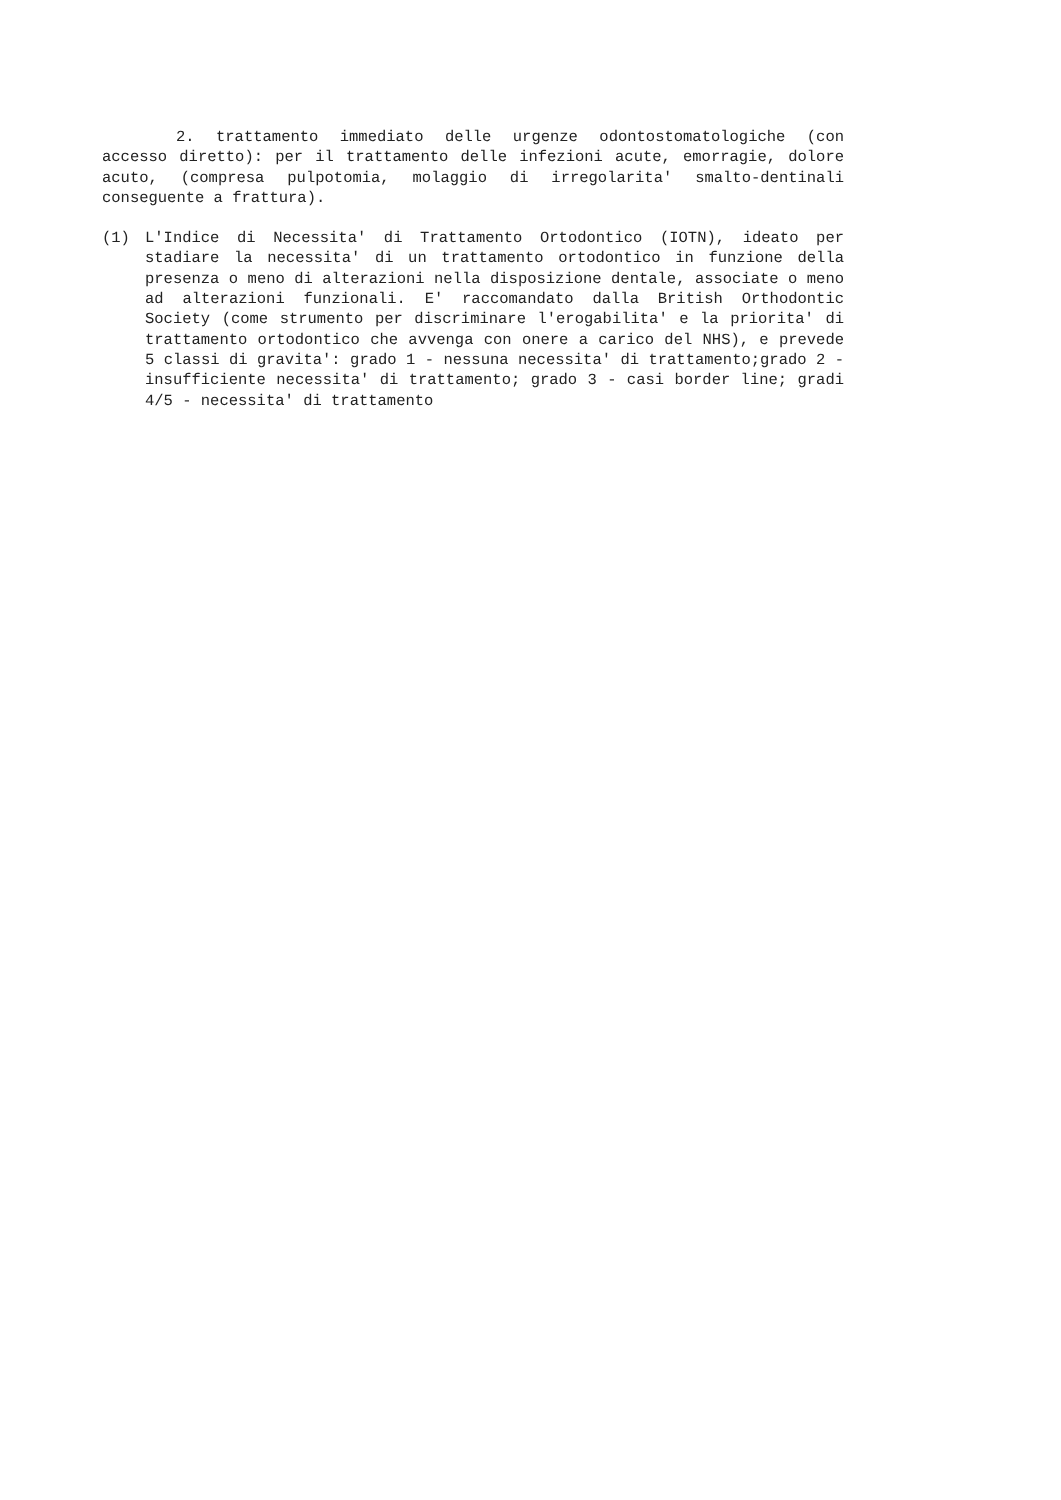2. trattamento immediato delle urgenze odontostomatologiche (con accesso diretto): per il trattamento delle infezioni acute, emorragie, dolore acuto, (compresa pulpotomia, molaggio di irregolarita' smalto-dentinali conseguente a frattura).
(1) L'Indice di Necessita' di Trattamento Ortodontico (IOTN), ideato per stadiare la necessita' di un trattamento ortodontico in funzione della presenza o meno di alterazioni nella disposizione dentale, associate o meno ad alterazioni funzionali. E' raccomandato dalla British Orthodontic Society (come strumento per discriminare l'erogabilita' e la priorita' di trattamento ortodontico che avvenga con onere a carico del NHS), e prevede 5 classi di gravita': grado 1 - nessuna necessita' di trattamento;grado 2 - insufficiente necessita' di trattamento; grado 3 - casi border line; gradi 4/5 - necessita' di trattamento